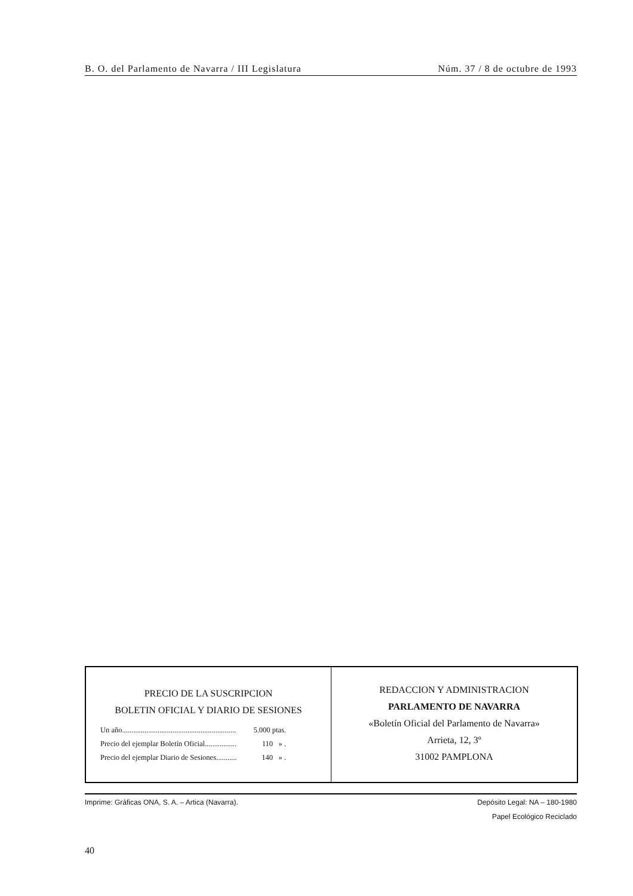B. O. del Parlamento de Navarra / III Legislatura Núm. 37 / 8 de octubre de 1993
PRECIO DE LA SUSCRIPCION
BOLETIN OFICIAL Y DIARIO DE SESIONES
| Un año............................................................. | 5.000 ptas. |
| Precio del ejemplar Boletín Oficial................. | 110 » . |
| Precio del ejemplar Diario de Sesiones........... | 140 » . |
REDACCION Y ADMINISTRACION
PARLAMENTO DE NAVARRA
«Boletín Oficial del Parlamento de Navarra»
Arrieta, 12, 3º
31002 PAMPLONA
Imprime: Gráficas ONA, S. A. – Artica (Navarra). Depósito Legal: NA – 180-1980
Papel Ecológico Reciclado
40